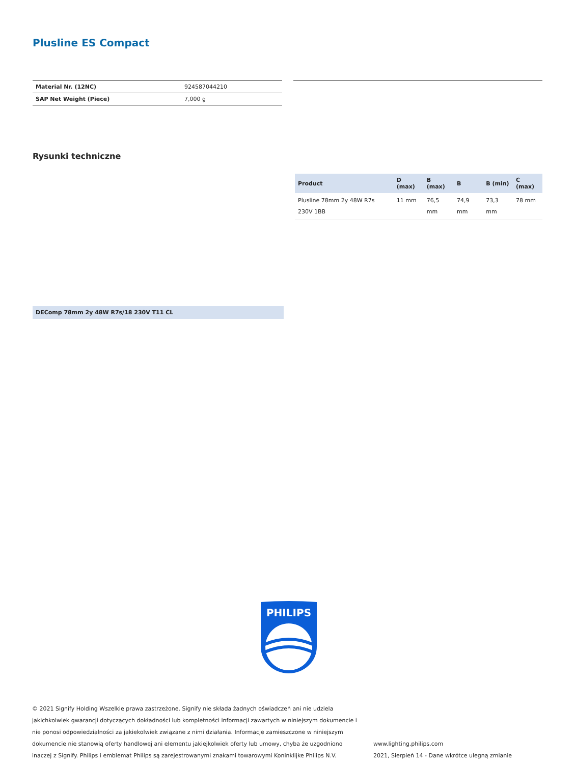Plusline ES Compact
| Material Nr. (12NC) | 924587044210 |
| SAP Net Weight (Piece) | 7,000 g |
Rysunki techniczne
DEComp 78mm 2y 48W R7s/18 230V T11 CL
| Product | D (max) | B (max) | B | B (min) | C (max) |
| --- | --- | --- | --- | --- | --- |
| Plusline 78mm 2y 48W R7s 230V 1BB | 11 mm | 76,5 mm | 74,9 mm | 73,3 mm | 78 mm |
PHILIPS
© 2021 Signify Holding Wszelkie prawa zastrzeżone. Signify nie składa żadnych oświadczeń ani nie udziela jakichkolwiek gwarancji dotyczących dokładności lub kompletności informacji zawartych w niniejszym dokumencie i nie ponosi odpowiedzialności za jakiekolwiek związane z nimi działania. Informacje zamieszczone w niniejszym dokumencie nie stanowią oferty handlowej ani elementu jakiejkolwiek oferty lub umowy, chyba że uzgodniono inaczej z Signify. Philips i emblemat Philips są zarejestrowanymi znakami towarowymi Koninklijke Philips N.V.
www.lighting.philips.com
2021, Sierpień 14 - Dane wkrótce ulegną zmianie